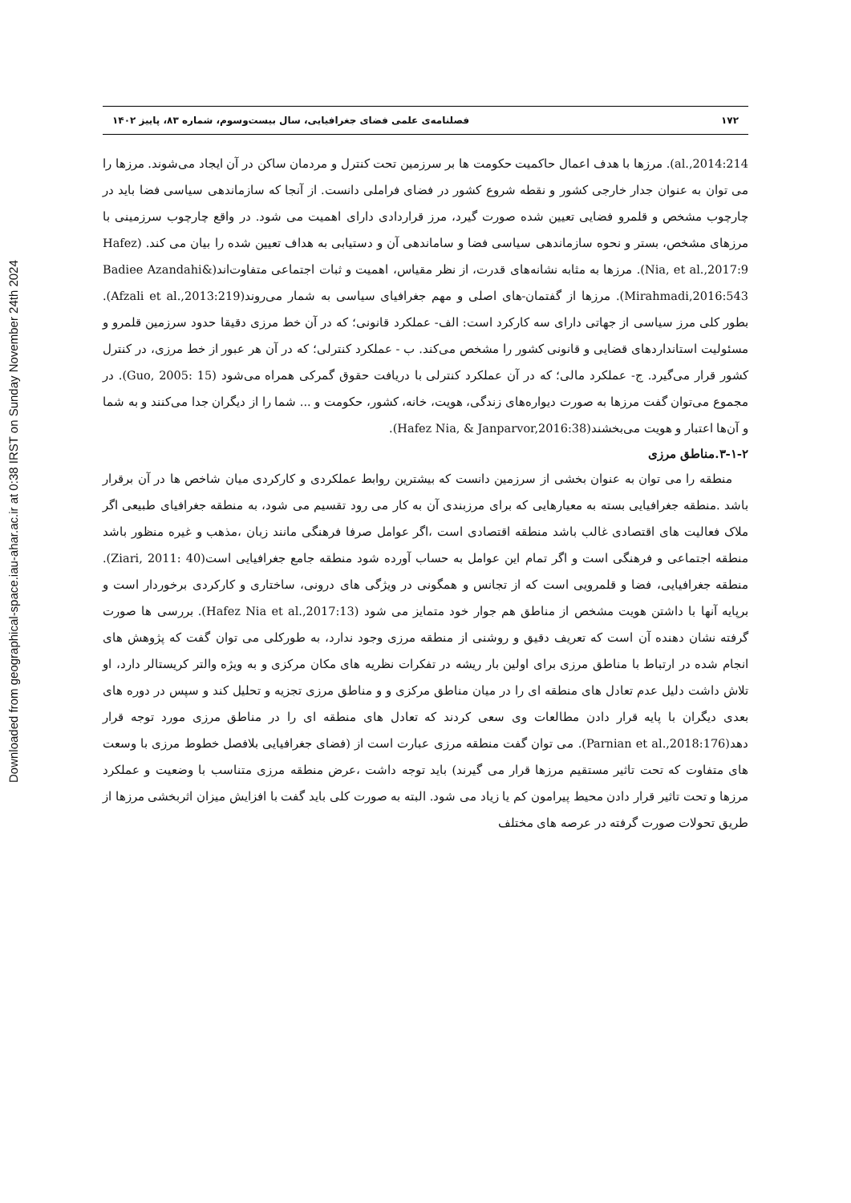Downloaded from geographical-space.iau-ahar.ac.ir at 0:38 IRST on Sunday November 24th 2024
۱۷۲ فصلنامه‌ی علمی فضای جغرافیایی، سال بیست‌وسوم، شماره ۸۳، پاییز ۱۴۰۲
al.,2014:214). مرزها با هدف اعمال حاکمیت حکومت ها بر سرزمین تحت کنترل و مردمان ساکن در آن ایجاد می‌شوند. مرزها را می توان به عنوان جدار خارجی کشور و نقطه شروع کشور در فضای فراملی دانست. از آنجا که سازماندهی سیاسی فضا باید در چارچوب مشخص و قلمرو فضایی تعیین شده صورت گیرد، مرز قراردادی دارای اهمیت می شود. در واقع چارچوب سرزمینی با مرزهای مشخص، بستر و نحوه سازماندهی سیاسی فضا و ساماندهی آن و دستیابی به هداف تعیین شده را بیان می کند. (Hafez Nia, et al.,2017:9). مرزها به مثابه نشانه‌های قدرت، از نظر مقیاس، اهمیت و ثبات اجتماعی متفاوت‌اند(Badiee Azandahi& Mirahmadi,2016:543). مرزها از گفتمان-های اصلی و مهم جغرافیای سیاسی به شمار می‌روند(Afzali et al.,2013:219). بطور کلی مرز سیاسی از جهاتی دارای سه کارکرد است: الف- عملکرد قانونی؛ که در آن خط مرزی دقیقا حدود سرزمین قلمرو و مسئولیت استانداردهای قضایی و قانونی کشور را مشخص می‌کند. ب - عملکرد کنترلی؛ که در آن هر عبور از خط مرزی، در کنترل کشور قرار می‌گیرد. ج- عملکرد مالی؛ که در آن عملکرد کنترلی با دریافت حقوق گمرکی همراه می‌شود (Guo, 2005: 15). در مجموع می‌توان گفت مرزها به صورت دیواره‌های زندگی، هویت، خانه، کشور، حکومت و ... شما را از دیگران جدا می‌کنند و به شما و آن‌ها اعتبار و هویت می‌بخشند(Hafez Nia, & Janparvor,2016:38).
۳-۱-۲.مناطق مرزی
منطقه را می توان به عنوان بخشی از سرزمین دانست که بیشترین روابط عملکردی و کارکردی میان شاخص ها در آن برقرار باشد .منطقه جغرافیایی بسته به معیارهایی که برای مرزبندی آن به کار می رود تقسیم می شود، به منطقه جغرافیای طبیعی اگر ملاک فعالیت های اقتصادی غالب باشد منطقه اقتصادی است ،اگر عوامل صرفا فرهنگی مانند زبان ،مذهب و غیره منظور باشد منطقه اجتماعی و فرهنگی است و اگر تمام این عوامل به حساب آورده شود منطقه جامع جغرافیایی است(Ziari, 2011: 40). منطقه جغرافیایی، فضا و قلمرویی است که از تجانس و همگونی در ویژگی های درونی، ساختاری و کارکردی برخوردار است و برپایه آنها با داشتن هویت مشخص از مناطق هم جوار خود متمایز می شود (Hafez Nia et al.,2017:13). بررسی ها صورت گرفته نشان دهنده آن است که تعریف دقیق و روشنی از منطقه مرزی وجود ندارد، به طورکلی می توان گفت که پژوهش های انجام شده در ارتباط با مناطق مرزی برای اولین بار ریشه در تفکرات نظریه های مکان مرکزی و به ویژه والتر کریستالر دارد، او تلاش داشت دلیل عدم تعادل های منطقه ای را در میان مناطق مرکزی و و مناطق مرزی تجزیه و تحلیل کند و سپس در دوره های بعدی دیگران با پایه قرار دادن مطالعات وی سعی کردند که تعادل های منطقه ای را در مناطق مرزی مورد توجه قرار دهد(Parnian et al.,2018:176). می توان گفت منطقه مرزی عبارت است از (فضای جغرافیایی بلافصل خطوط مرزی با وسعت های متفاوت که تحت تاثیر مستقیم مرزها قرار می گیرند) باید توجه داشت ،عرض منطقه مرزی متناسب با وضعیت و عملکرد مرزها و تحت تاثیر قرار دادن محیط پیرامون کم یا زیاد می شود. البته به صورت کلی باید گفت با افزایش میزان اثربخشی مرزها از طریق تحولات صورت گرفته در عرصه های مختلف